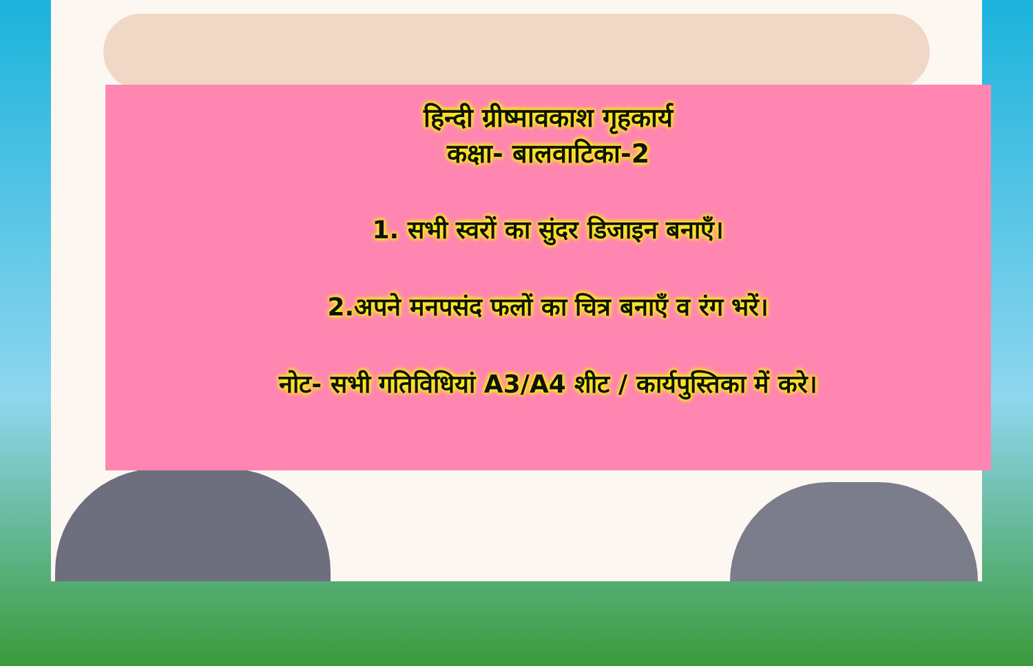हिन्दी ग्रीष्मावकाश गृहकार्य
कक्षा- बालवाटिका-2
1. सभी स्वरों का सुंदर डिजाइन बनाएँ।
2.अपने मनपसंद फलों का चित्र बनाएँ व रंग भरें।
नोट- सभी गतिविधियां A3/A4 शीट / कार्यपुस्तिका में करे।